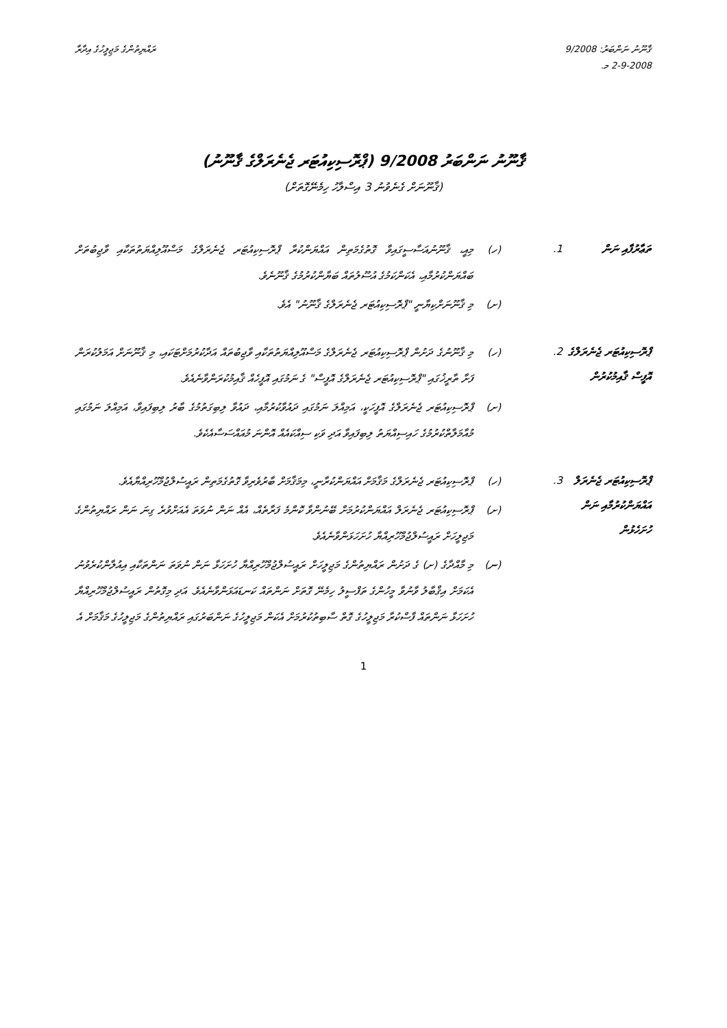ޤާނޫނު ނަންބަރު: 9/2008
2-9-2008 މ.
ރައްޔިތުންގެ މަޖިލީހުގެ އިދާރާ
ޤާނޫނު ނަންބަރު 9/2008 (ޕްރޮސިކިއުޓަރ ޖެނެރަލްގެ ޤާނޫނު)
(ޤާނޫނަށް ގެނެވުނު 3 އިސްލާހު ހިމެނޭގޮތަށް)
ތަޢާރުފާއި ނަން
1.
(ހ) މިއީ، ޤާނޫނުއަސާސީގައިވާ ގޮތުގެމަތިން އައްޔަންކުރާ ޕްރޮސިކިއުޓަރ ޖެނެރަލްގެ މަސްއޫލިއްޔަތުތަކާއި ވާޖިބުތަށް ބައްޔަންކުރުމާއި، އެކަންކަމުގެ އުސޫލުތައް ބަޔާންކުރުމުގެ ޤާނޫނެވެ.
(ށ) މި ޤާނޫނަށްކިޔާނީ "ޕްރޮސިކިއުޓަރ ޖެނެރަލްގެ ޤާނޫނު" އެވެ.
ޕްރޮސިކިއުޓަރ ޖެނެރަލްގެ އޮފީސް ޤާއިމުކުރުން
2.
(ހ) މި ޤާނޫނުގެ ދަށުން ޕްރޮސިކިއުޓަރ ޖެނެރަލްގެ މަސްއޫލިއްޔަތުތަކާއި ވާޖިބުތައް އަދާކުރުމަށްޓަކައި، މި ޤާނޫނަށް އަމަލުކުރަން ފަށާ ތާރީޚުގައި "ޕްރޮސިކިއުޓަރ ޖެނެރަލްގެ އޮފީސް" ގެ ނަމުގައި އޮފީހެއް ޤާއިމުކުރަންވާނެއެވެ.
(ށ) ޕްރޮސިކިއުޓަރ ޖެނެރަލްގެ އޮފީހަކީ، އަމިއްލަ ނަމުގައި ދައުވާކުރުމާއި، ދައުވާ ލިބިގަތުމުގެ ބާރު ލިބިފައިވާ، އަމިއްލަ ނަމުގައި މުއާމަލާތްކުރުމުގެ ހައިސިއްޔަތު ލިބިފައިވާ އަދި ވަކި ސިއްކައެއް އޮންނަ މުއައްސަސާއެކެވެ.
ޕްރޮސިކިއުޓަރ ޖެނެރަލް އައްޔަންކުރުމާއި ނަން ހުށަހެޅުން
3.
(ހ) ޕްރޮސިކިއުޓަރ ޖެނެރަލްގެ މަޤާމަށް އައްޔަންކުރާނީ، މިމަޤާމަށް ބާރުވެރިވާ ގޮތުގެމަތިން ރައީސުލްޖުމްހޫރިއްޔާއެވެ.
(ށ) ޕްރޮސިކިއުޓަރ ޖެނެރަލް އައްޔަންކުރުމަށް ބޭނުންވާ ކޮންމެ ފަރާތެއް، އެއް ނަން ނުވަތަ އެއަށްވުރެ ގިނަ ނަން ރައްޔިތުންގެ މަޖިލީހަށް ރައީސުލްޖުމްހޫރިއްޔާ ހުށަހަޅަންވާނެއެވެ.
(ނ) މި މާއްދާގެ (ށ) ގެ ދަށުން ރައްޔިތުންގެ މަޖިލީހަށް ރައީސުލްޖުމްހޫރިއްޔާ ހުށަހަޅާ ނަން ނުވަތަ ނަންތަކާއި އިއުލާންކުރެވުނު އެކަމަށް އިޤްބާލު ވާނުވާ މީހުންގެ ތަފްސީލު ހިމެނޭ ގޮތަށް ނަންތައް ކަނޑައަޅަންވާނެއެވެ. އަދި މިގޮތުން ރައީސުލްޖުމްހޫރިއްޔާ ހުށަހަޅާ ނަންތައް ފާސްކުރާ މަޖިލީހުގެ ގޮތް ސާބިތުކުރުމަށް އެކަން މަޖިލީހުގެ ނަންބަރުގައި ރައްޔިތުންގެ މަޖިލީހުގެ މަޤާމަށް އެ
1